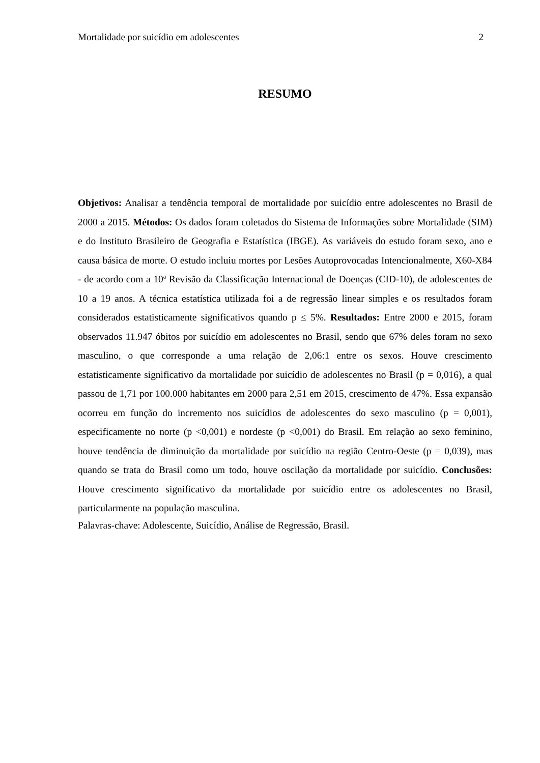Mortalidade por suicídio em adolescentes 2
RESUMO
Objetivos: Analisar a tendência temporal de mortalidade por suicídio entre adolescentes no Brasil de 2000 a 2015. Métodos: Os dados foram coletados do Sistema de Informações sobre Mortalidade (SIM) e do Instituto Brasileiro de Geografia e Estatística (IBGE). As variáveis do estudo foram sexo, ano e causa básica de morte. O estudo incluiu mortes por Lesões Autoprovocadas Intencionalmente, X60-X84 - de acordo com a 10ª Revisão da Classificação Internacional de Doenças (CID-10), de adolescentes de 10 a 19 anos. A técnica estatística utilizada foi a de regressão linear simples e os resultados foram considerados estatisticamente significativos quando p ≤ 5%. Resultados: Entre 2000 e 2015, foram observados 11.947 óbitos por suicídio em adolescentes no Brasil, sendo que 67% deles foram no sexo masculino, o que corresponde a uma relação de 2,06:1 entre os sexos. Houve crescimento estatisticamente significativo da mortalidade por suicídio de adolescentes no Brasil (p = 0,016), a qual passou de 1,71 por 100.000 habitantes em 2000 para 2,51 em 2015, crescimento de 47%. Essa expansão ocorreu em função do incremento nos suicídios de adolescentes do sexo masculino (p = 0,001), especificamente no norte (p <0,001) e nordeste (p <0,001) do Brasil. Em relação ao sexo feminino, houve tendência de diminuição da mortalidade por suicídio na região Centro-Oeste (p = 0,039), mas quando se trata do Brasil como um todo, houve oscilação da mortalidade por suicídio. Conclusões: Houve crescimento significativo da mortalidade por suicídio entre os adolescentes no Brasil, particularmente na população masculina.
Palavras-chave: Adolescente, Suicídio, Análise de Regressão, Brasil.